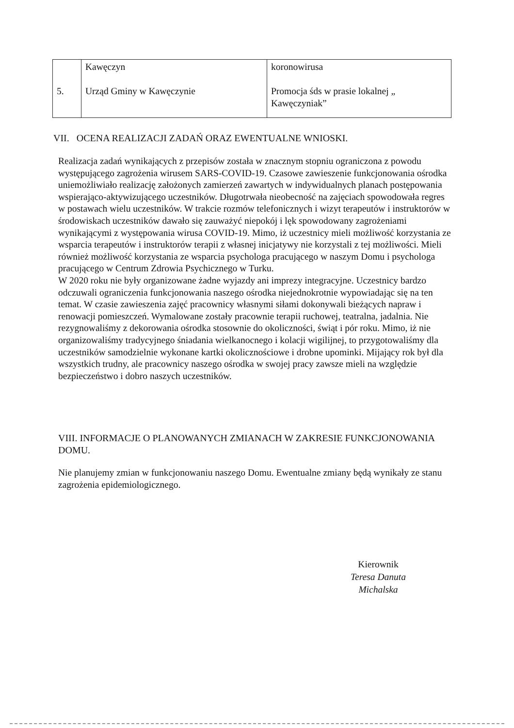| 5. | Kawęczyn Urząd Gminy w Kawęczynie | koronowirusa Promocja śds w prasie lokalnej „ Kawęczyniak” |
VII. OCENA REALIZACJI ZADAŃ ORAZ EWENTUALNE WNIOSKI.
Realizacja zadań wynikających z przepisów została w znacznym stopniu ograniczona z powodu występującego zagrożenia wirusem SARS-COVID-19. Czasowe zawieszenie funkcjonowania ośrodka uniemożliwiało realizację założonych zamierzeń zawartych w indywidualnych planach postępowania wspierająco-aktywizującego uczestników. Długotrwała nieobecność na zajęciach spowodowała regres w postawach wielu uczestników. W trakcie rozmów telefonicznych i wizyt terapeutów i instruktorów w środowiskach uczestników dawało się zauważyć niepokój i lęk spowodowany zagrożeniami wynikającymi z występowania wirusa COVID-19. Mimo, iż uczestnicy mieli możliwość korzystania ze wsparcia terapeutów i instruktorów terapii z własnej inicjatywy nie korzystali z tej możliwości. Mieli również możliwość korzystania ze wsparcia psychologa pracującego w naszym Domu i psychologa pracującego w Centrum Zdrowia Psychicznego w Turku.
W 2020 roku nie były organizowane żadne wyjazdy ani imprezy integracyjne. Uczestnicy bardzo odczuwali ograniczenia funkcjonowania naszego ośrodka niejednokrotnie wypowiadając się na ten temat. W czasie zawieszenia zajęć pracownicy własnymi siłami dokonywali bieżących napraw i renowacji pomieszczeń. Wymalowane zostały pracownie terapii ruchowej, teatralna, jadalnia. Nie rezygnowaliśmy z dekorowania ośrodka stosownie do okoliczności, świąt i pór roku. Mimo, iż nie organizowaliśmy tradycyjnego śniadania wielkanocnego i kolacji wigilijnej, to przygotowaliśmy dla uczestników samodzielnie wykonane kartki okolicznościowe i drobne upominki. Mijający rok był dla wszystkich trudny, ale pracownicy naszego ośrodka w swojej pracy zawsze mieli na względzie bezpieczeństwo i dobro naszych uczestników.
VIII. INFORMACJE O PLANOWANYCH ZMIANACH W ZAKRESIE FUNKCJONOWANIA DOMU.
Nie planujemy zmian w funkcjonowaniu naszego Domu. Ewentualne zmiany będą wynikały ze stanu zagrożenia epidemiologicznego.
Kierownik
Teresa Danuta Michalska